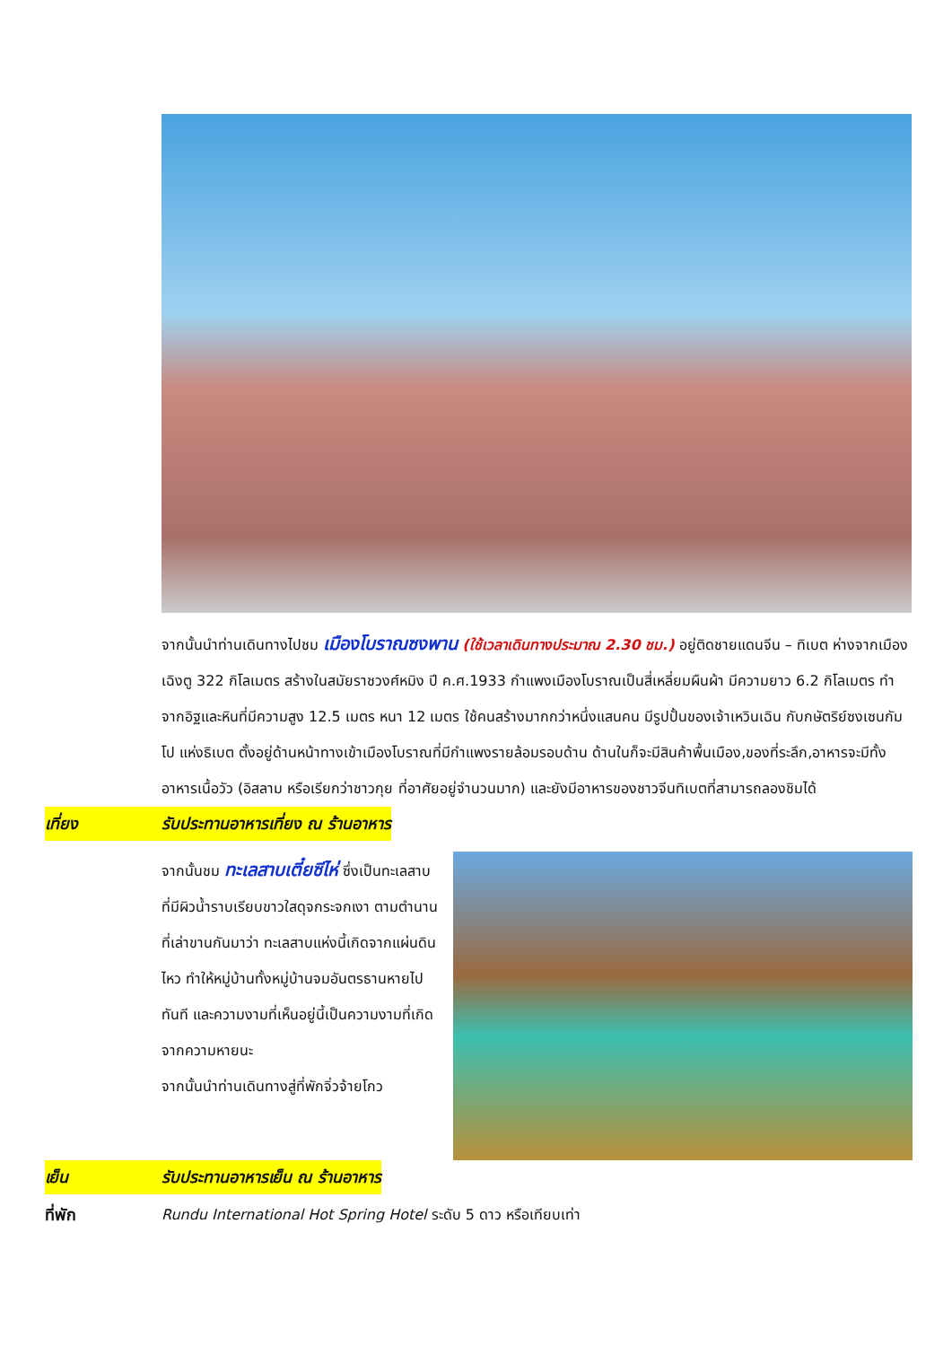จากนั้นนำท่านเดินทางไปชม เมืองโบราณซงพาน (ใช้เวลาเดินทางประมาณ 2.30 ชม.) อยู่ติดชายแดนจีน – ทิเบต ห่างจากเมืองเฉิงตู 322 กิโลเมตร สร้างในสมัยราชวงศ์หมิง ปี ค.ศ.1933 กำแพงเมืองโบราณเป็นสี่เหลี่ยมผืนผ้า มีความยาว 6.2 กิโลเมตร ทำจากอิฐและหินที่มีความสูง 12.5 เมตร หนา 12 เมตร ใช้คนสร้างมากกว่าหนึ่งแสนคน มีรูปปั้นของเจ้าเหวินเฉิน กับกษัตริย์ซงเซนกัมโป แห่งธิเบต ตั้งอยู่ด้านหน้าทางเข้าเมืองโบราณที่มีกำแพงรายล้อมรอบด้าน ด้านในก็จะมีสินค้าพื้นเมือง,ของที่ระลึก,อาหารจะมีทั้งอาหารเนื้อวัว (อิสลาม หรือเรียกว่าชาวกุย ที่อาศัยอยู่จำนวนมาก) และยังมีอาหารของชาวจีนทิเบตที่สามารถลองชิมได้
เที่ยง รับประทานอาหารเที่ยง ณ ร้านอาหาร
จากนั้นชม ทะเลสาบเตี๋ยซีไห่ ซึ่งเป็นทะเลสาบที่มีผิวน้ำราบเรียบขาวใสดุจกระจกเงา ตามตำนานที่เล่าขานกันมาว่า ทะเลสาบแห่งนี้เกิดจากแผ่นดินไหว ทำให้หมู่บ้านทั้งหมู่บ้านจมอันตรธานหายไปทันที และความงามที่เห็นอยู่นี้เป็นความงามที่เกิดจากความหายนะ
จากนั้นนำท่านเดินทางสู่ที่พักจิ่วจ้ายโกว
เย็น รับประทานอาหารเย็น ณ ร้านอาหาร
ที่พัก Rundu International Hot Spring Hotel ระดับ 5 ดาว หรือเทียบเท่า